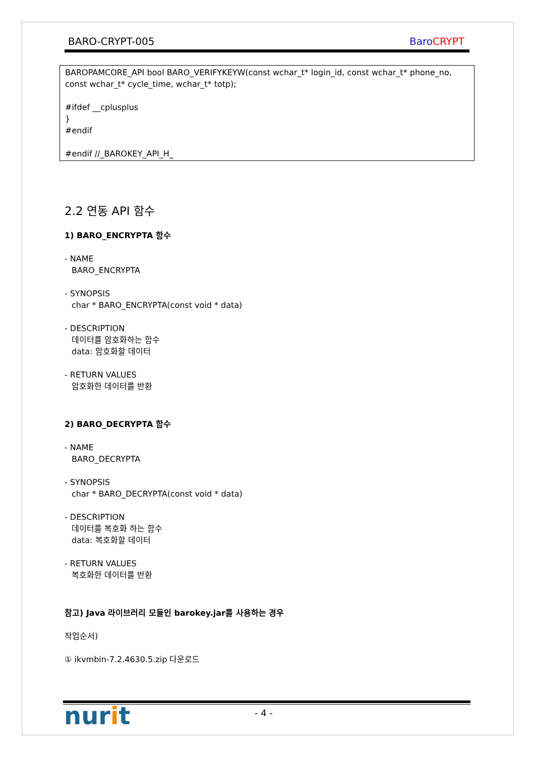BARO-CRYPT-005 Baro CRYPT
BAROPAMCORE_API bool BARO_VERIFYKEYW(const wchar_t* login_id, const wchar_t* phone_no, const wchar_t* cycle_time, wchar_t* totp);
#ifdef __cplusplus
}
#endif
#endif //_BAROKEY_API_H_
2.2 연동 API 함수
1) BARO_ENCRYPTA 함수
- NAME
BARO_ENCRYPTA
- SYNOPSIS
char * BARO_ENCRYPTA(const void * data)
- DESCRIPTION
데이터를 암호화하는 함수
data: 암호화할 데이터
- RETURN VALUES
암호화한 데이터를 반환
2) BARO_DECRYPTA 함수
- NAME
BARO_DECRYPTA
- SYNOPSIS
char * BARO_DECRYPTA(const void * data)
- DESCRIPTION
데이터를 복호화 하는 함수
data: 복호화할 데이터
- RETURN VALUES
복호화한 데이터를 반환
참고) Java 라이브러리 모듈인 barokey.jar를 사용하는 경우
작업순서)
① ikvmbin-7.2.4630.5.zip 다운로드
nurit - 4 -